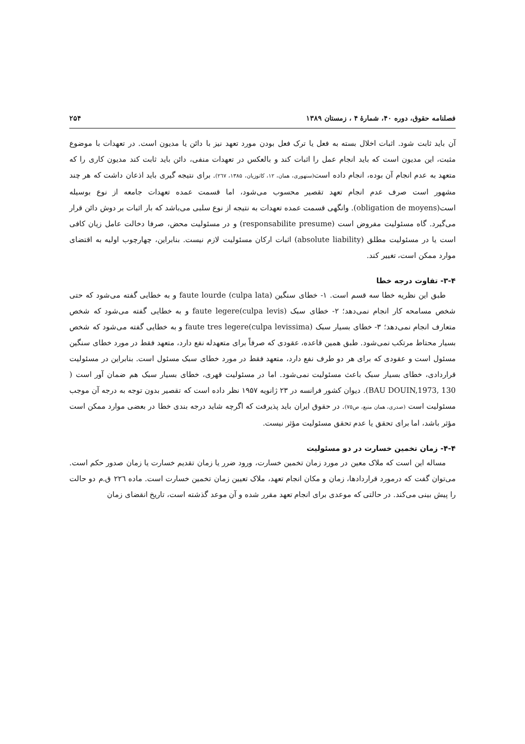فصلنامه حقوق، دوره ۴۰، شمارهٔ ۴ ، زمستان ۱۳۸۹ ۲۵۴
آن باید ثابت شود. اثبات اخلال بسته به فعل یا ترک فعل بودن مورد تعهد نیز با دائن یا مدیون است. در تعهدات با موضوع مثبت، این مدیون است که باید انجام عمل را اثبات کند و بالعکس در تعهدات منفی، دائن باید ثابت کند مدیون کاری را که متعهد به عدم انجام آن بوده، انجام داده است(سنهوری، همان، ۱۲، کاتوزیان، ۱۳۸۵، ۲٦۷). برای نتیجه گیری باید اذعان داشت که هر چند مشهور است صرف عدم انجام تعهد تقصیر محسوب می‌شود، اما قسمت عمده تعهدات جامعه از نوع بوسیله است(obligation de moyens). وانگهی قسمت عمده تعهدات به نتیجه از نوع سلبی می‌باشد که بار اثبات بر دوش دائن قرار می‌گیرد. گاه مسئولیت مفروض است (responsabilite presume) و در مسئولیت محض، صرفا دخالت عامل زیان کافی است یا در مسئولیت مطلق (absolute liability) اثبات ارکان مسئولیت لازم نیست. بنابراین، چهارچوب اولیه به اقتضای موارد ممکن است، تغییر کند.
۳-۴- تفاوت درجه خطا
طبق این نظریه خطا سه قسم است. ۱- خطای سنگین (faute lourde (culpa lata و به خطایی گفته می‌شود که حتی شخص مسامحه کار انجام نمی‌دهد؛ ۲- خطای سبک faute legere(culpa levis) و به خطایی گفته می‌شود که شخص متعارف انجام نمی‌دهد؛ ۳- خطای بسیار سبک (faute tres legere(culpa levissima و به خطایی گفته می‌شود که شخص بسیار محتاط مرتکب نمی‌شود. طبق همین قاعده، عقودی که صرفاً برای متعهدله نفع دارد، متعهد فقط در مورد خطای سنگین مسئول است و عقودی که برای هر دو طرف نفع دارد، متعهد فقط در مورد خطای سبک مسئول است. بنابراین در مسئولیت قراردادی، خطای بسیار سبک باعث مسئولیت نمی‌شود. اما در مسئولیت قهری، خطای بسیار سبک هم ضمان آور است ( BAU DOUIN,1973, 130). دیوان کشور فرانسه در ۲۳ ژانویه ۱۹۵۷ نظر داده است که تقصیر بدون توجه به درجه آن موجب مسئولیت است (صدری، همان منبع، ص۷۵). در حقوق ایران باید پذیرفت که اگرچه شاید درجه بندی خطا در بعضی موارد ممکن است مؤثر باشد، اما برای تحقق یا عدم تحقق مسئولیت مؤثر نیست.
۴-۴- زمان تخمین خسارت در دو مسئولیت
مساله این است که ملاک معین در مورد زمان تخمین خسارت، ورود ضرر یا زمان تقدیم خسارت یا زمان صدور حکم است. می‌توان گفت که درمورد قراردادها، زمان و مکان انجام تعهد، ملاک تعیین زمان تخمین خسارت است. ماده ۲۲٦ ق.م دو حالت را پیش بینی می‌کند. در حالتی که موعدی برای انجام تعهد مقرر شده و آن موعد گذشته است، تاریخ انقضای زمان